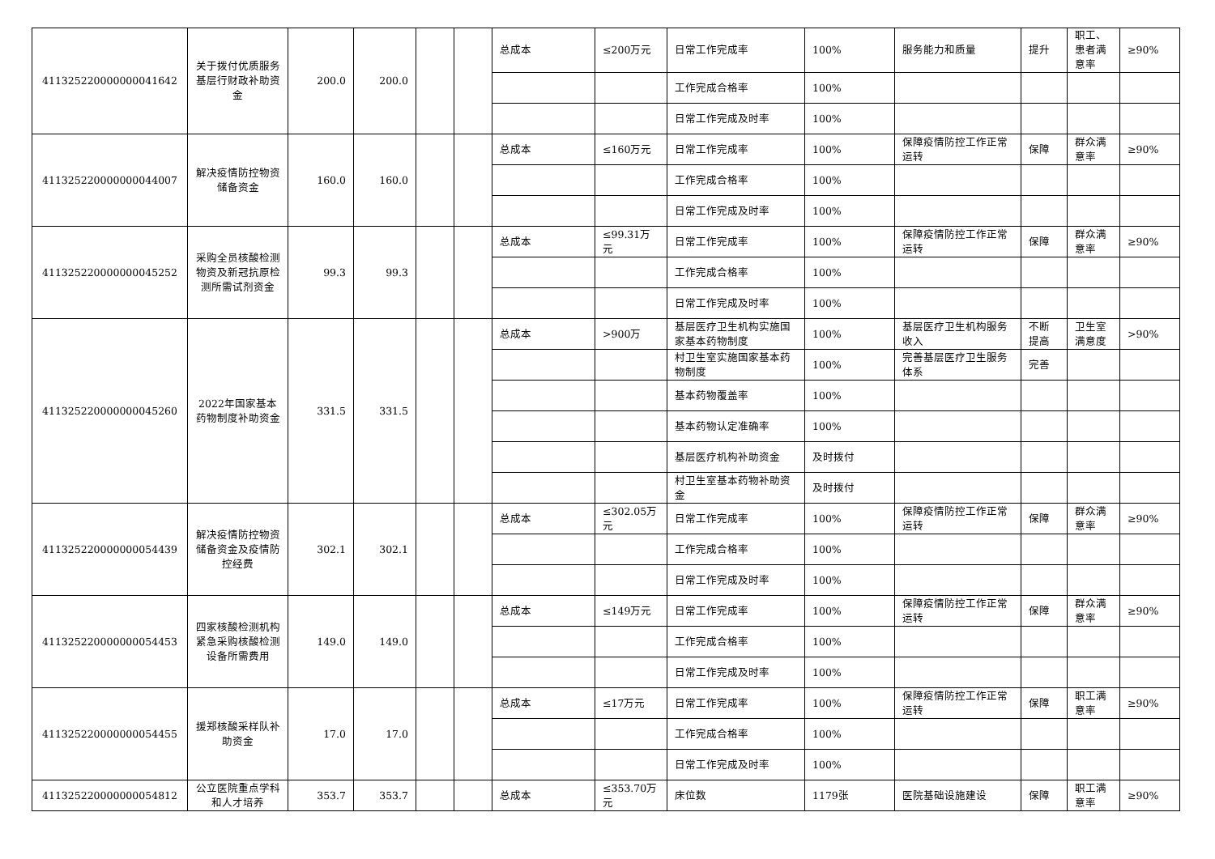| 411325220000000041642 | 关于拨付优质服务基层行财政补助资金 | 200.0 | 200.0 | | | 总成本 | ≤200万元 | 日常工作完成率 | 100% | 服务能力和质量 | 提升 | 职工、患者满意率 | ≥90% |
| | | | | | | | | 工作完成合格率 | 100% | | | | |
| | | | | | | | | 日常工作完成及时率 | 100% | | | | |
| 411325220000000044007 | 解决疫情防控物资储备资金 | 160.0 | 160.0 | | | 总成本 | ≤160万元 | 日常工作完成率 | 100% | 保障疫情防控工作正常运转 | 保障 | 群众满意率 | ≥90% |
| | | | | | | | | 工作完成合格率 | 100% | | | | |
| | | | | | | | | 日常工作完成及时率 | 100% | | | | |
| 411325220000000045252 | 采购全员核酸检测物资及新冠抗原检测所需试剂资金 | 99.3 | 99.3 | | | 总成本 | ≤99.31万元 | 日常工作完成率 | 100% | 保障疫情防控工作正常运转 | 保障 | 群众满意率 | ≥90% |
| | | | | | | | | 工作完成合格率 | 100% | | | | |
| | | | | | | | | 日常工作完成及时率 | 100% | | | | |
| 411325220000000045260 | 2022年国家基本药物制度补助资金 | 331.5 | 331.5 | | | 总成本 | >900万 | 基层医疗卫生机构实施国家基本药物制度 | 100% | 基层医疗卫生机构服务收入 | 不断提高 | 卫生室满意度 | >90% |
| | | | | | | | | 村卫生室实施国家基本药物制度 | 100% | 完善基层医疗卫生服务体系 | 完善 | | |
| | | | | | | | | 基本药物覆盖率 | 100% | | | | |
| | | | | | | | | 基本药物认定准确率 | 100% | | | | |
| | | | | | | | | 基层医疗机构补助资金 | 及时拨付 | | | | |
| | | | | | | | | 村卫生室基本药物补助资金 | 及时拨付 | | | | |
| 411325220000000054439 | 解决疫情防控物资储备资金及疫情防控经费 | 302.1 | 302.1 | | | 总成本 | ≤302.05万元 | 日常工作完成率 | 100% | 保障疫情防控工作正常运转 | 保障 | 群众满意率 | ≥90% |
| | | | | | | | | 工作完成合格率 | 100% | | | | |
| | | | | | | | | 日常工作完成及时率 | 100% | | | | |
| 411325220000000054453 | 四家核酸检测机构紧急采购核酸检测设备所需费用 | 149.0 | 149.0 | | | 总成本 | ≤149万元 | 日常工作完成率 | 100% | 保障疫情防控工作正常运转 | 保障 | 群众满意率 | ≥90% |
| | | | | | | | | 工作完成合格率 | 100% | | | | |
| | | | | | | | | 日常工作完成及时率 | 100% | | | | |
| 411325220000000054455 | 援郑核酸采样队补助资金 | 17.0 | 17.0 | | | 总成本 | ≤17万元 | 日常工作完成率 | 100% | 保障疫情防控工作正常运转 | 保障 | 职工满意率 | ≥90% |
| | | | | | | | | 工作完成合格率 | 100% | | | | |
| | | | | | | | | 日常工作完成及时率 | 100% | | | | |
| 411325220000000054812 | 公立医院重点学科和人才培养 | 353.7 | 353.7 | | | 总成本 | ≤353.70万元 | 床位数 | 1179张 | 医院基础设施建设 | 保障 | 职工满意率 | ≥90% |